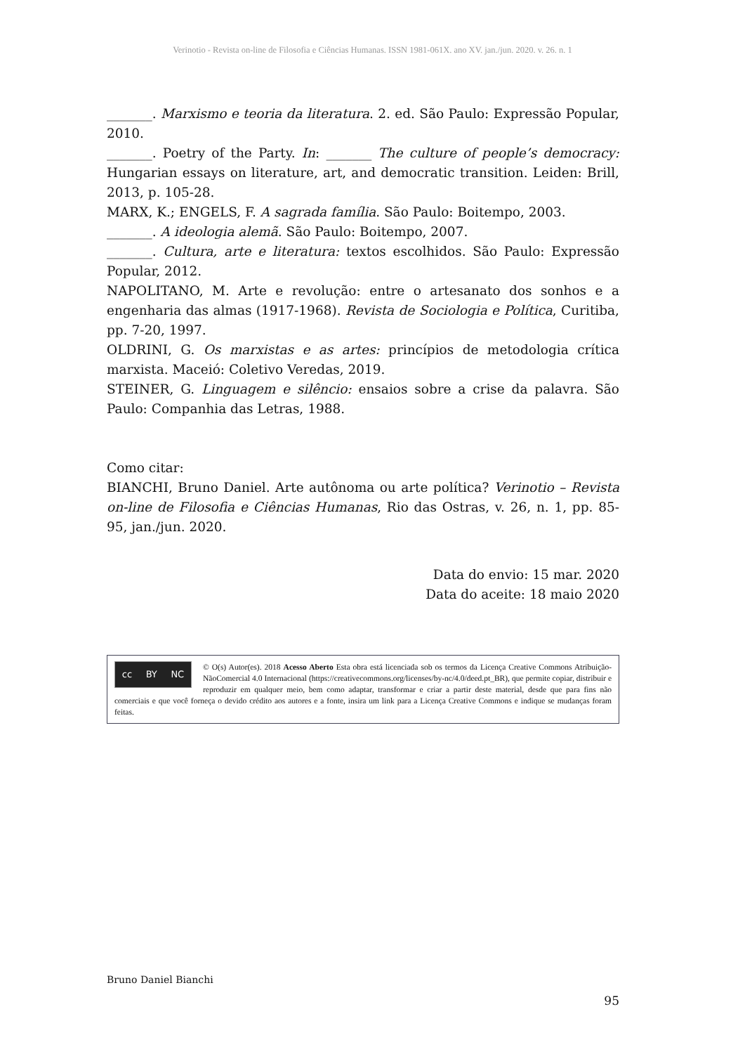Verinotio - Revista on-line de Filosofia e Ciências Humanas. ISSN 1981-061X. ano XV. jan./jun. 2020. v. 26. n. 1
_______. Marxismo e teoria da literatura. 2. ed. São Paulo: Expressão Popular, 2010.
_______. Poetry of the Party. In: _______ The culture of people’s democracy: Hungarian essays on literature, art, and democratic transition. Leiden: Brill, 2013, p. 105-28.
MARX, K.; ENGELS, F. A sagrada família. São Paulo: Boitempo, 2003.
_______. A ideologia alemã. São Paulo: Boitempo, 2007.
_______. Cultura, arte e literatura: textos escolhidos. São Paulo: Expressão Popular, 2012.
NAPOLITANO, M. Arte e revolução: entre o artesanato dos sonhos e a engenharia das almas (1917-1968). Revista de Sociologia e Política, Curitiba, pp. 7-20, 1997.
OLDRINI, G. Os marxistas e as artes: princípios de metodologia crítica marxista. Maceió: Coletivo Veredas, 2019.
STEINER, G. Linguagem e silêncio: ensaios sobre a crise da palavra. São Paulo: Companhia das Letras, 1988.
Como citar:
BIANCHI, Bruno Daniel. Arte autônoma ou arte política? Verinotio – Revista on-line de Filosofia e Ciências Humanas, Rio das Ostras, v. 26, n. 1, pp. 85-95, jan./jun. 2020.
Data do envio: 15 mar. 2020
Data do aceite: 18 maio 2020
cc BY NC
© O(s) Autor(es). 2018 Acesso Aberto Esta obra está licenciada sob os termos da Licença Creative Commons Atribuição-NãoComercial 4.0 Internacional (https://creativecommons.org/licenses/by-nc/4.0/deed.pt_BR), que permite copiar, distribuir e reproduzir em qualquer meio, bem como adaptar, transformar e criar a partir deste material, desde que para fins não comerciais e que você forneça o devido crédito aos autores e a fonte, insira um link para a Licença Creative Commons e indique se mudanças foram feitas.
Bruno Daniel Bianchi
95